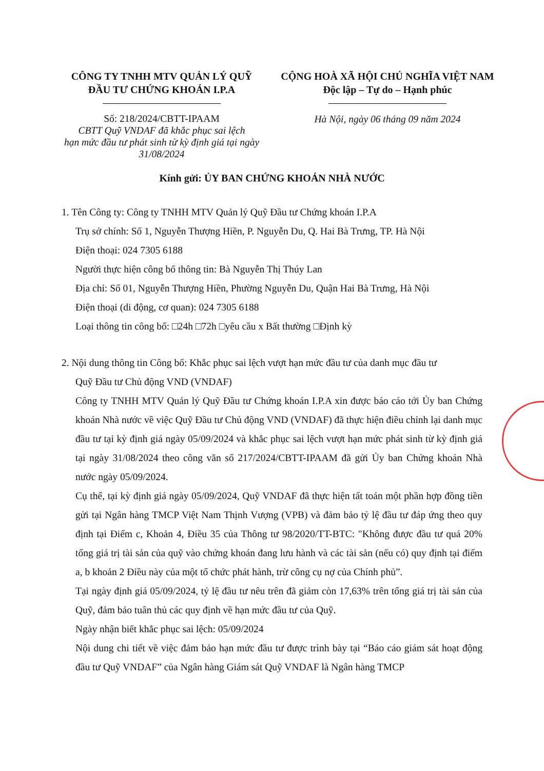CÔNG TY TNHH MTV QUẢN LÝ QUỸ
ĐẦU TƯ CHỨNG KHOÁN I.P.A
Số: 218/2024/CBTT-IPAAM
CBTT Quỹ VNDAF đã khắc phục sai lệch
hạn mức đầu tư phát sinh từ kỳ định giá tại ngày
31/08/2024
CỘNG HOÀ XÃ HỘI CHỦ NGHĨA VIỆT NAM
Độc lập – Tự do – Hạnh phúc
Hà Nội, ngày 06 tháng 09 năm 2024
Kính gửi: ỦY BAN CHỨNG KHOÁN NHÀ NƯỚC
1. Tên Công ty: Công ty TNHH MTV Quản lý Quỹ Đầu tư Chứng khoán I.P.A
Trụ sở chính: Số 1, Nguyễn Thượng Hiền, P. Nguyễn Du, Q. Hai Bà Trưng, TP. Hà Nội
Điện thoại: 024 7305 6188
Người thực hiện công bố thông tin: Bà Nguyễn Thị Thúy Lan
Địa chỉ: Số 01, Nguyễn Thượng Hiền, Phường Nguyễn Du, Quận Hai Bà Trưng, Hà Nội
Điện thoại (di động, cơ quan): 024 7305 6188
Loại thông tin công bố: □24h □72h □yêu cầu x Bất thường □Định kỳ
2. Nội dung thông tin Công bố: Khắc phục sai lệch vượt hạn mức đầu tư của danh mục đầu tư
Quỹ Đầu tư Chủ động VND (VNDAF)
Công ty TNHH MTV Quản lý Quỹ Đầu tư Chứng khoán I.P.A xin được báo cáo tới Ủy ban Chứng khoán Nhà nước về việc Quỹ Đầu tư Chủ động VND (VNDAF) đã thực hiện điều chỉnh lại danh mục đầu tư tại kỳ định giá ngày 05/09/2024 và khắc phục sai lệch vượt hạn mức phát sinh từ kỳ định giá tại ngày 31/08/2024 theo công văn số 217/2024/CBTT-IPAAM đã gửi Ủy ban Chứng khoán Nhà nước ngày 05/09/2024.
Cụ thể, tại kỳ định giá ngày 05/09/2024, Quỹ VNDAF đã thực hiện tất toán một phần hợp đồng tiền gửi tại Ngân hàng TMCP Việt Nam Thịnh Vượng (VPB) và đảm bảo tỷ lệ đầu tư đáp ứng theo quy định tại Điểm c, Khoản 4, Điều 35 của Thông tư 98/2020/TT-BTC: "Không được đầu tư quá 20% tổng giá trị tài sản của quỹ vào chứng khoán đang lưu hành và các tài sản (nếu có) quy định tại điểm a, b khoản 2 Điều này của một tổ chức phát hành, trừ công cụ nợ của Chính phủ”.
Tại ngày định giá 05/09/2024, tỷ lệ đầu tư nêu trên đã giảm còn 17,63% trên tổng giá trị tài sản của Quỹ, đảm bảo tuân thủ các quy định về hạn mức đầu tư của Quỹ.
Ngày nhận biết khắc phục sai lệch: 05/09/2024
Nội dung chi tiết về việc đảm bảo hạn mức đầu tư được trình bày tại “Báo cáo giám sát hoạt động đầu tư Quỹ VNDAF” của Ngân hàng Giám sát Quỹ VNDAF là Ngân hàng TMCP